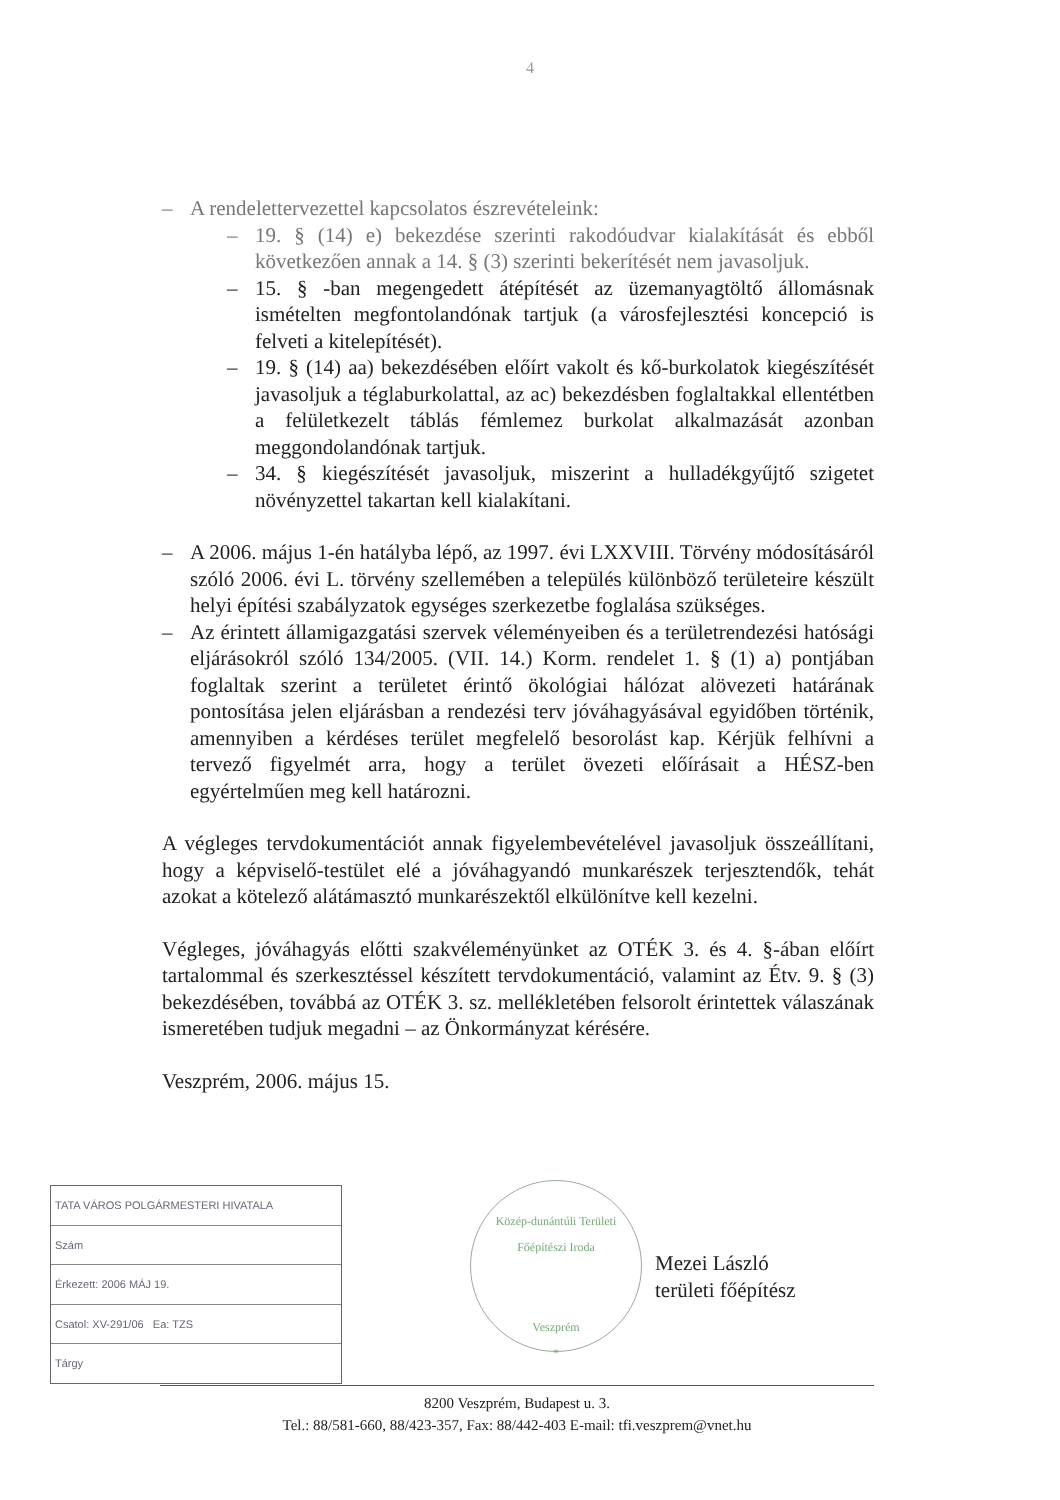4
– A rendelettervezettel kapcsolatos észrevételeink:
– 19. § (14) e) bekezdése szerinti rakodóudvar kialakítását és ebből következően annak a 14. § (3) szerinti bekerítését nem javasoljuk.
– 15. § -ban megengedett átépítését az üzemanyagtöltő állomásnak ismételten megfontolandónak tartjuk (a városfejlesztési koncepció is felveti a kitelepítését).
– 19. § (14) aa) bekezdésében előírt vakolt és kő-burkolatok kiegészítését javasoljuk a téglaburkolattal, az ac) bekezdésben foglaltakkal ellentétben a felületkezelt táblás fémlemez burkolat alkalmazását azonban meggondolandónak tartjuk.
– 34. § kiegészítését javasoljuk, miszerint a hulladékgyűjtő szigetet növényzettel takartan kell kialakítani.
– A 2006. május 1-én hatályba lépő, az 1997. évi LXXVIII. Törvény módosításáról szóló 2006. évi L. törvény szellemében a település különböző területeire készült helyi építési szabályzatok egységes szerkezetbe foglalása szükséges.
– Az érintett államigazgatási szervek véleményeiben és a területrendezési hatósági eljárásokról szóló 134/2005. (VII. 14.) Korm. rendelet 1. § (1) a) pontjában foglaltak szerint a területet érintő ökológiai hálózat alövezeti határának pontosítása jelen eljárásban a rendezési terv jóváhagyásával egyidőben történik, amennyiben a kérdéses terület megfelelő besorolást kap. Kérjük felhívni a tervező figyelmét arra, hogy a terület övezeti előírásait a HÉSZ-ben egyértelműen meg kell határozni.
A végleges tervdokumentációt annak figyelembevételével javasoljuk összeállítani, hogy a képviselő-testület elé a jóváhagyandó munkarészek terjesztendők, tehát azokat a kötelező alátámasztó munkarészektől elkülönítve kell kezelni.
Végleges, jóváhagyás előtti szakvéleményünket az OTÉK 3. és 4. §-ában előírt tartalommal és szerkesztéssel készített tervdokumentáció, valamint az Étv. 9. § (3) bekezdésében, továbbá az OTÉK 3. sz. mellékletében felsorolt érintettek válaszának ismeretében tudjuk megadni – az Önkormányzat kérésére.
Veszprém, 2006. május 15.
TATA VÁROS POLGÁRMESTERI HIVATALA
Szám
Érkezett: 2006 MÁJ 19.
Csatol: XV-291/06 Ea: TZS
Tárgy
Közép-dunántúli Területi Főépítészi Iroda
Veszprém
*
Mezei László
területi főépítész
8200 Veszprém, Budapest u. 3.
Tel.: 88/581-660, 88/423-357, Fax: 88/442-403 E-mail: tfi.veszprem@vnet.hu